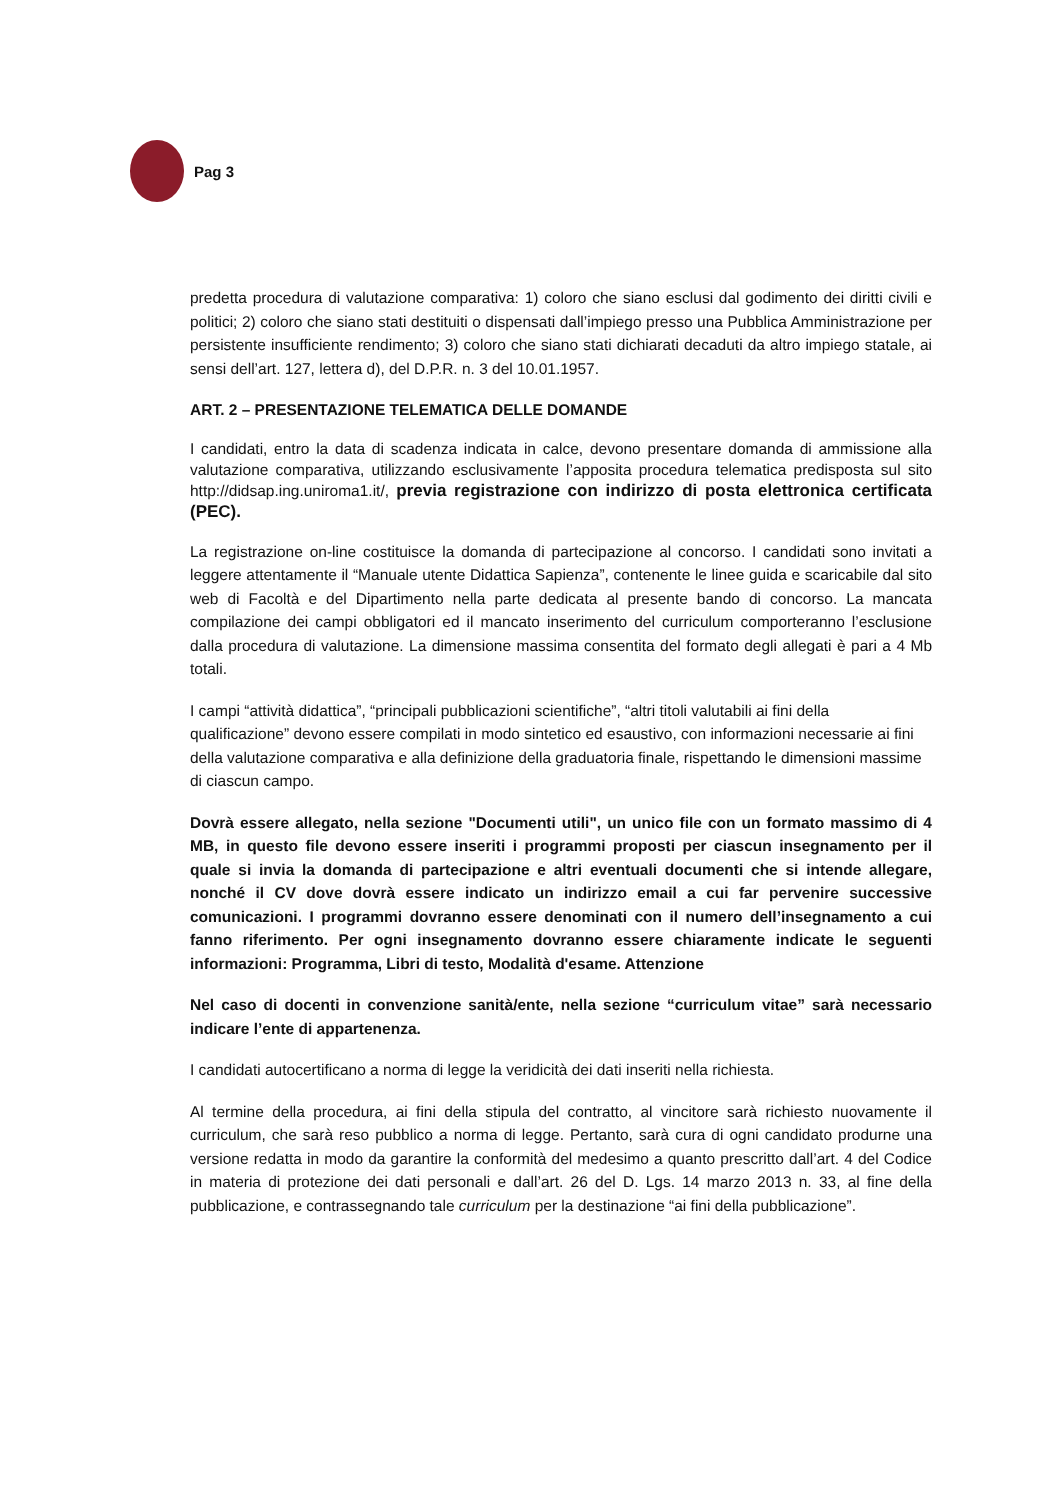Pag 3
predetta procedura di valutazione comparativa: 1) coloro che siano esclusi dal godimento dei diritti civili e politici; 2) coloro che siano stati destituiti o dispensati dall’impiego presso una Pubblica Amministrazione per persistente insufficiente rendimento; 3) coloro che siano stati dichiarati decaduti da altro impiego statale, ai sensi dell’art. 127, lettera d), del D.P.R. n. 3 del 10.01.1957.
ART. 2 – PRESENTAZIONE TELEMATICA DELLE DOMANDE
I candidati, entro la data di scadenza indicata in calce, devono presentare domanda di ammissione alla valutazione comparativa, utilizzando esclusivamente l’apposita procedura telematica predisposta sul sito http://didsap.ing.uniroma1.it/, previa registrazione con indirizzo di posta elettronica certificata (PEC).
La registrazione on-line costituisce la domanda di partecipazione al concorso. I candidati sono invitati a leggere attentamente il “Manuale utente Didattica Sapienza”, contenente le linee guida e scaricabile dal sito web di Facoltà e del Dipartimento nella parte dedicata al presente bando di concorso. La mancata compilazione dei campi obbligatori ed il mancato inserimento del curriculum comporteranno l’esclusione dalla procedura di valutazione. La dimensione massima consentita del formato degli allegati è pari a 4 Mb totali.
I campi “attività didattica”, “principali pubblicazioni scientifiche”, “altri titoli valutabili ai fini della qualificazione” devono essere compilati in modo sintetico ed esaustivo, con informazioni necessarie ai fini della valutazione comparativa e alla definizione della graduatoria finale, rispettando le dimensioni massime di ciascun campo.
Dovrà essere allegato, nella sezione "Documenti utili", un unico file con un formato massimo di 4 MB, in questo file devono essere inseriti i programmi proposti per ciascun insegnamento per il quale si invia la domanda di partecipazione e altri eventuali documenti che si intende allegare, nonché il CV dove dovrà essere indicato un indirizzo email a cui far pervenire successive comunicazioni. I programmi dovranno essere denominati con il numero dell’insegnamento a cui fanno riferimento. Per ogni insegnamento dovranno essere chiaramente indicate le seguenti informazioni: Programma, Libri di testo, Modalità d'esame. Attenzione
Nel caso di docenti in convenzione sanità/ente, nella sezione “curriculum vitae” sarà necessario indicare l’ente di appartenenza.
I candidati autocertificano a norma di legge la veridicità dei dati inseriti nella richiesta.
Al termine della procedura, ai fini della stipula del contratto, al vincitore sarà richiesto nuovamente il curriculum, che sarà reso pubblico a norma di legge. Pertanto, sarà cura di ogni candidato produrne una versione redatta in modo da garantire la conformità del medesimo a quanto prescritto dall’art. 4 del Codice in materia di protezione dei dati personali e dall’art. 26 del D. Lgs. 14 marzo 2013 n. 33, al fine della pubblicazione, e contrassegnando tale curriculum per la destinazione “ai fini della pubblicazione”.